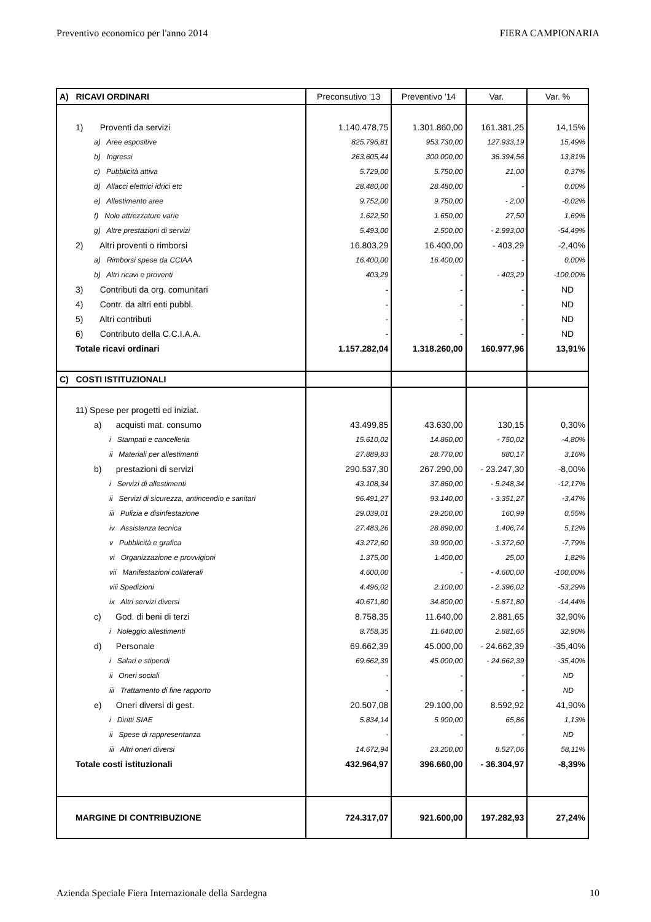Preventivo economico per l'anno 2014 FIERA CAMPIONARIA
| A) RICAVI ORDINARI | Preconsutivo '13 | Preventivo '14 | Var. | Var. % |
| --- | --- | --- | --- | --- |
| 1) Proventi da servizi | 1.140.478,75 | 1.301.860,00 | 161.381,25 | 14,15% |
| a) Aree espositive | 825.796,81 | 953.730,00 | 127.933,19 | 15,49% |
| b) Ingressi | 263.605,44 | 300.000,00 | 36.394,56 | 13,81% |
| c) Pubblicità attiva | 5.729,00 | 5.750,00 | 21,00 | 0,37% |
| d) Allacci elettrici idrici etc | 28.480,00 | 28.480,00 | - | 0,00% |
| e) Allestimento aree | 9.752,00 | 9.750,00 | - 2,00 | -0,02% |
| f) Nolo attrezzature varie | 1.622,50 | 1.650,00 | 27,50 | 1,69% |
| g) Altre prestazioni di servizi | 5.493,00 | 2.500,00 | - 2.993,00 | -54,49% |
| 2) Altri proventi o rimborsi | 16.803,29 | 16.400,00 | - 403,29 | -2,40% |
| a) Rimborsi spese da CCIAA | 16.400,00 | 16.400,00 | - | 0,00% |
| b) Altri ricavi e proventi | 403,29 | - | - 403,29 | -100,00% |
| 3) Contributi da org. comunitari | - | - | - | ND |
| 4) Contr. da altri enti pubbl. | - | - | - | ND |
| 5) Altri contributi | - | - | - | ND |
| 6) Contributo della C.C.I.A.A. | - | - | - | ND |
| Totale ricavi ordinari | 1.157.282,04 | 1.318.260,00 | 160.977,96 | 13,91% |
| C) COSTI ISTITUZIONALI | | | | |
| 11) Spese per progetti ed iniziat. | | | | |
| a) acquisti mat. consumo | 43.499,85 | 43.630,00 | 130,15 | 0,30% |
| i Stampati e cancelleria | 15.610,02 | 14.860,00 | - 750,02 | -4,80% |
| ii Materiali per allestimenti | 27.889,83 | 28.770,00 | 880,17 | 3,16% |
| b) prestazioni di servizi | 290.537,30 | 267.290,00 | - 23.247,30 | -8,00% |
| i Servizi di allestimenti | 43.108,34 | 37.860,00 | - 5.248,34 | -12,17% |
| ii Servizi di sicurezza, antincendio e sanitari | 96.491,27 | 93.140,00 | - 3.351,27 | -3,47% |
| iii Pulizia e disinfestazione | 29.039,01 | 29.200,00 | 160,99 | 0,55% |
| iv Assistenza tecnica | 27.483,26 | 28.890,00 | 1.406,74 | 5,12% |
| v Pubblicità e grafica | 43.272,60 | 39.900,00 | - 3.372,60 | -7,79% |
| vi Organizzazione e provvigioni | 1.375,00 | 1.400,00 | 25,00 | 1,82% |
| vii Manifestazioni collaterali | 4.600,00 | - | - 4.600,00 | -100,00% |
| viii Spedizioni | 4.496,02 | 2.100,00 | - 2.396,02 | -53,29% |
| ix Altri servizi diversi | 40.671,80 | 34.800,00 | - 5.871,80 | -14,44% |
| c) God. di beni di terzi | 8.758,35 | 11.640,00 | 2.881,65 | 32,90% |
| i Noleggio allestimenti | 8.758,35 | 11.640,00 | 2.881,65 | 32,90% |
| d) Personale | 69.662,39 | 45.000,00 | - 24.662,39 | -35,40% |
| i Salari e stipendi | 69.662,39 | 45.000,00 | - 24.662,39 | -35,40% |
| ii Oneri sociali | - | - | - | ND |
| iii Trattamento di fine rapporto | - | - | - | ND |
| e) Oneri diversi di gest. | 20.507,08 | 29.100,00 | 8.592,92 | 41,90% |
| i Diritti SIAE | 5.834,14 | 5.900,00 | 65,86 | 1,13% |
| ii Spese di rappresentanza | - | - | - | ND |
| iii Altri oneri diversi | 14.672,94 | 23.200,00 | 8.527,06 | 58,11% |
| Totale costi istituzionali | 432.964,97 | 396.660,00 | - 36.304,97 | -8,39% |
| MARGINE DI CONTRIBUZIONE | 724.317,07 | 921.600,00 | 197.282,93 | 27,24% |
Azienda Speciale Fiera Internazionale della Sardegna 10